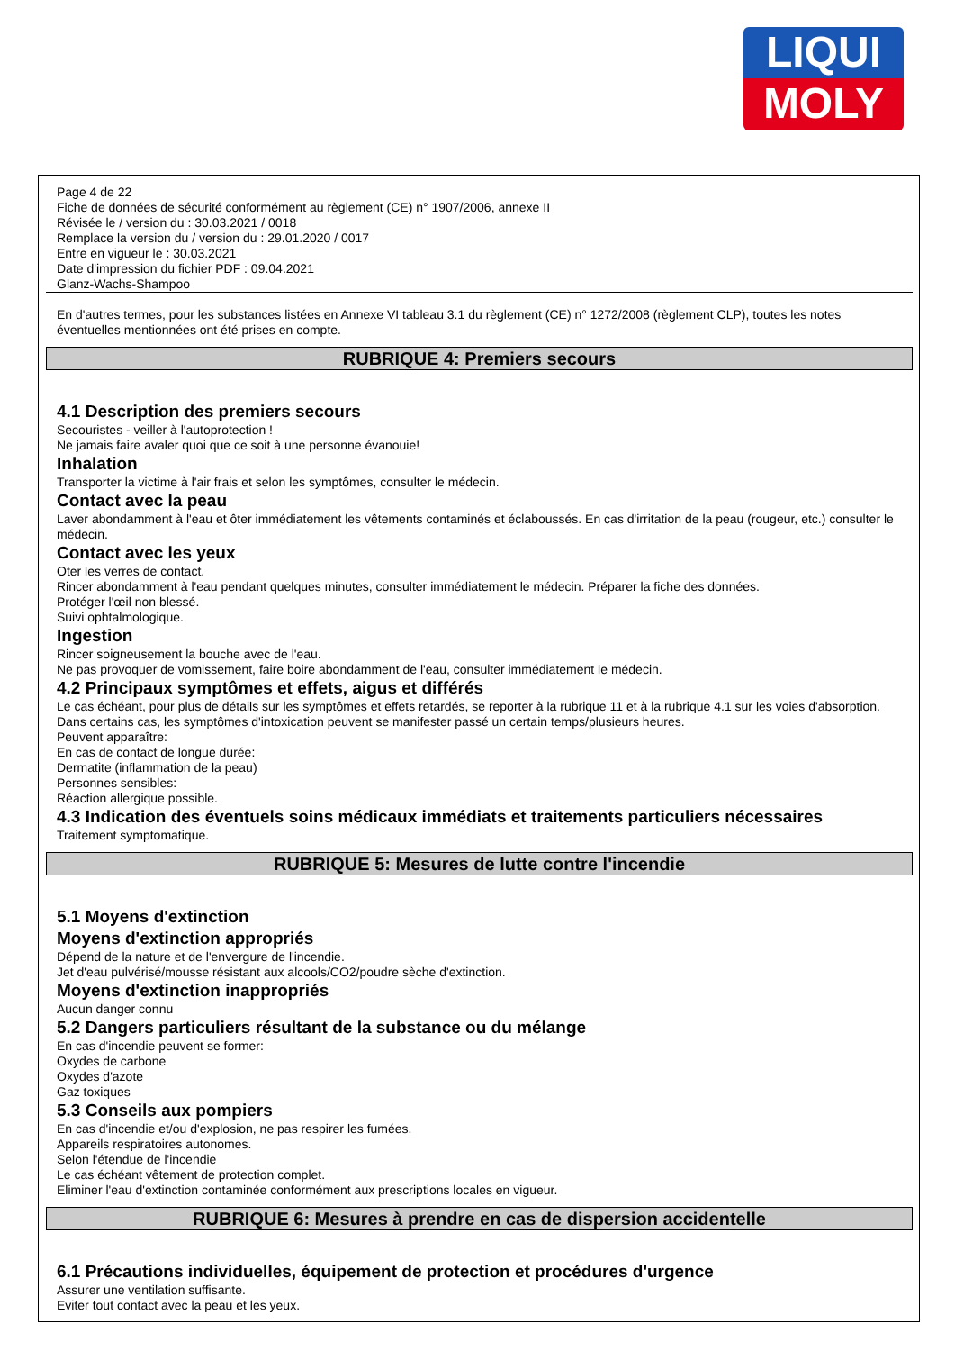LIQUI
MOLY
Page 4 de 22
Fiche de données de sécurité conformément au règlement (CE) n° 1907/2006, annexe II
Révisée le / version du : 30.03.2021 / 0018
Remplace la version du / version du : 29.01.2020 / 0017
Entre en vigueur le : 30.03.2021
Date d'impression du fichier PDF : 09.04.2021
Glanz-Wachs-Shampoo
En d'autres termes, pour les substances listées en Annexe VI tableau 3.1 du règlement (CE) n° 1272/2008 (règlement CLP), toutes les notes éventuelles mentionnées ont été prises en compte.
RUBRIQUE 4: Premiers secours
4.1 Description des premiers secours
Secouristes - veiller à l'autoprotection !
Ne jamais faire avaler quoi que ce soit à une personne évanouie!
Inhalation
Transporter la victime à l'air frais et selon les symptômes, consulter le médecin.
Contact avec la peau
Laver abondamment à l'eau et ôter immédiatement les vêtements contaminés et éclaboussés. En cas d'irritation de la peau (rougeur, etc.) consulter le médecin.
Contact avec les yeux
Oter les verres de contact.
Rincer abondamment à l'eau pendant quelques minutes, consulter immédiatement le médecin. Préparer la fiche des données.
Protéger l'œil non blessé.
Suivi ophtalmologique.
Ingestion
Rincer soigneusement la bouche avec de l'eau.
Ne pas provoquer de vomissement, faire boire abondamment de l'eau, consulter immédiatement le médecin.
4.2 Principaux symptômes et effets, aigus et différés
Le cas échéant, pour plus de détails sur les symptômes et effets retardés, se reporter à la rubrique 11 et à la rubrique 4.1 sur les voies d'absorption.
Dans certains cas, les symptômes d'intoxication peuvent se manifester passé un certain temps/plusieurs heures.
Peuvent apparaître:
En cas de contact de longue durée:
Dermatite (inflammation de la peau)
Personnes sensibles:
Réaction allergique possible.
4.3 Indication des éventuels soins médicaux immédiats et traitements particuliers nécessaires
Traitement symptomatique.
RUBRIQUE 5: Mesures de lutte contre l'incendie
5.1 Moyens d'extinction
Moyens d'extinction appropriés
Dépend de la nature et de l'envergure de l'incendie.
Jet d'eau pulvérisé/mousse résistant aux alcools/CO2/poudre sèche d'extinction.
Moyens d'extinction inappropriés
Aucun danger connu
5.2 Dangers particuliers résultant de la substance ou du mélange
En cas d'incendie peuvent se former:
Oxydes de carbone
Oxydes d'azote
Gaz toxiques
5.3 Conseils aux pompiers
En cas d'incendie et/ou d'explosion, ne pas respirer les fumées.
Appareils respiratoires autonomes.
Selon l'étendue de l'incendie
Le cas échéant vêtement de protection complet.
Eliminer l'eau d'extinction contaminée conformément aux prescriptions locales en vigueur.
RUBRIQUE 6: Mesures à prendre en cas de dispersion accidentelle
6.1 Précautions individuelles, équipement de protection et procédures d'urgence
Assurer une ventilation suffisante.
Eviter tout contact avec la peau et les yeux.